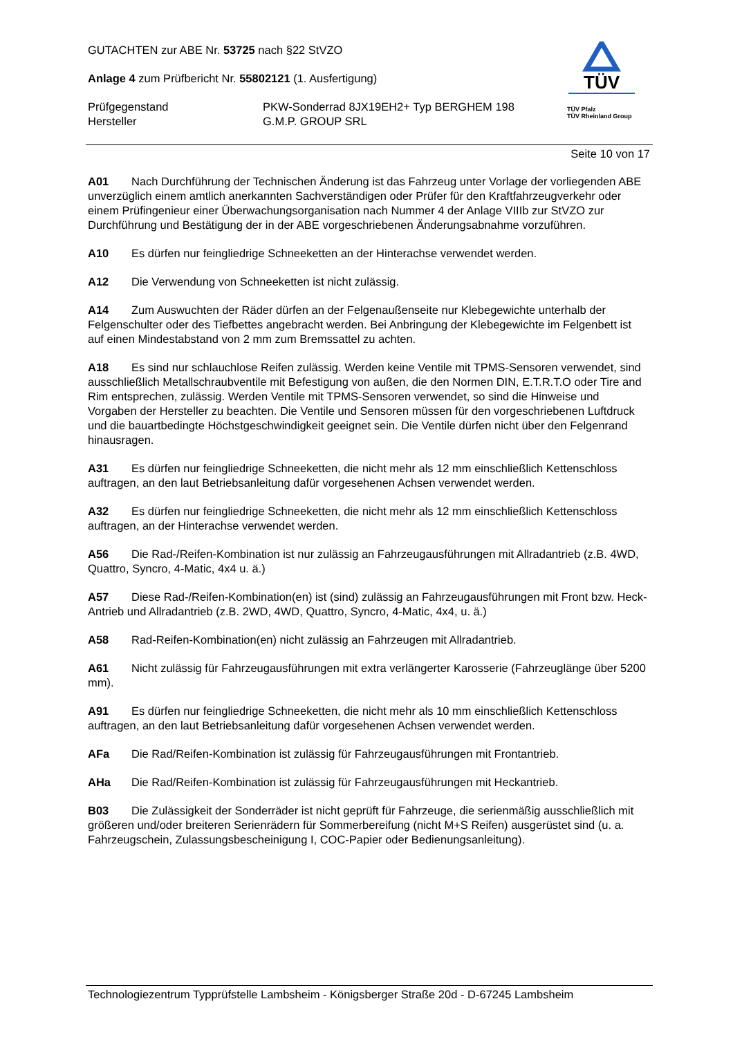GUTACHTEN zur ABE Nr. 53725 nach §22 StVZO
Anlage 4 zum Prüfbericht Nr. 55802121 (1. Ausfertigung)
Prüfgegenstand
Hersteller
PKW-Sonderrad 8JX19EH2+ Typ BERGHEM 198
G.M.P. GROUP SRL
TÜV
TÜV Pfalz
TÜV Rheinland Group
Seite 10 von 17
A01 Nach Durchführung der Technischen Änderung ist das Fahrzeug unter Vorlage der vorliegenden ABE unverzüglich einem amtlich anerkannten Sachverständigen oder Prüfer für den Kraftfahrzeugverkehr oder einem Prüfingenieur einer Überwachungsorganisation nach Nummer 4 der Anlage VIIIb zur StVZO zur Durchführung und Bestätigung der in der ABE vorgeschriebenen Änderungsabnahme vorzuführen.
A10 Es dürfen nur feingliedrige Schneeketten an der Hinterachse verwendet werden.
A12 Die Verwendung von Schneeketten ist nicht zulässig.
A14 Zum Auswuchten der Räder dürfen an der Felgenaußenseite nur Klebegewichte unterhalb der Felgenschulter oder des Tiefbettes angebracht werden. Bei Anbringung der Klebegewichte im Felgenbett ist auf einen Mindestabstand von 2 mm zum Bremssattel zu achten.
A18 Es sind nur schlauchlose Reifen zulässig. Werden keine Ventile mit TPMS-Sensoren verwendet, sind ausschließlich Metallschraubventile mit Befestigung von außen, die den Normen DIN, E.T.R.T.O oder Tire and Rim entsprechen, zulässig. Werden Ventile mit TPMS-Sensoren verwendet, so sind die Hinweise und Vorgaben der Hersteller zu beachten. Die Ventile und Sensoren müssen für den vorgeschriebenen Luftdruck und die bauartbedingte Höchstgeschwindigkeit geeignet sein. Die Ventile dürfen nicht über den Felgenrand hinausragen.
A31 Es dürfen nur feingliedrige Schneeketten, die nicht mehr als 12 mm einschließlich Kettenschloss auftragen, an den laut Betriebsanleitung dafür vorgesehenen Achsen verwendet werden.
A32 Es dürfen nur feingliedrige Schneeketten, die nicht mehr als 12 mm einschließlich Kettenschloss auftragen, an der Hinterachse verwendet werden.
A56 Die Rad-/Reifen-Kombination ist nur zulässig an Fahrzeugausführungen mit Allradantrieb (z.B. 4WD, Quattro, Syncro, 4-Matic, 4x4 u. ä.)
A57 Diese Rad-/Reifen-Kombination(en) ist (sind) zulässig an Fahrzeugausführungen mit Front bzw. Heck-Antrieb und Allradantrieb (z.B. 2WD, 4WD, Quattro, Syncro, 4-Matic, 4x4, u. ä.)
A58 Rad-Reifen-Kombination(en) nicht zulässig an Fahrzeugen mit Allradantrieb.
A61 Nicht zulässig für Fahrzeugausführungen mit extra verlängerter Karosserie (Fahrzeuglänge über 5200 mm).
A91 Es dürfen nur feingliedrige Schneeketten, die nicht mehr als 10 mm einschließlich Kettenschloss auftragen, an den laut Betriebsanleitung dafür vorgesehenen Achsen verwendet werden.
AFa Die Rad/Reifen-Kombination ist zulässig für Fahrzeugausführungen mit Frontantrieb.
AHa Die Rad/Reifen-Kombination ist zulässig für Fahrzeugausführungen mit Heckantrieb.
B03 Die Zulässigkeit der Sonderräder ist nicht geprüft für Fahrzeuge, die serienmäßig ausschließlich mit größeren und/oder breiteren Serienrädern für Sommerbereifung (nicht M+S Reifen) ausgerüstet sind (u. a. Fahrzeugschein, Zulassungsbescheinigung I, COC-Papier oder Bedienungsanleitung).
Technologiezentrum Typprüfstelle Lambsheim - Königsberger Straße 20d - D-67245 Lambsheim